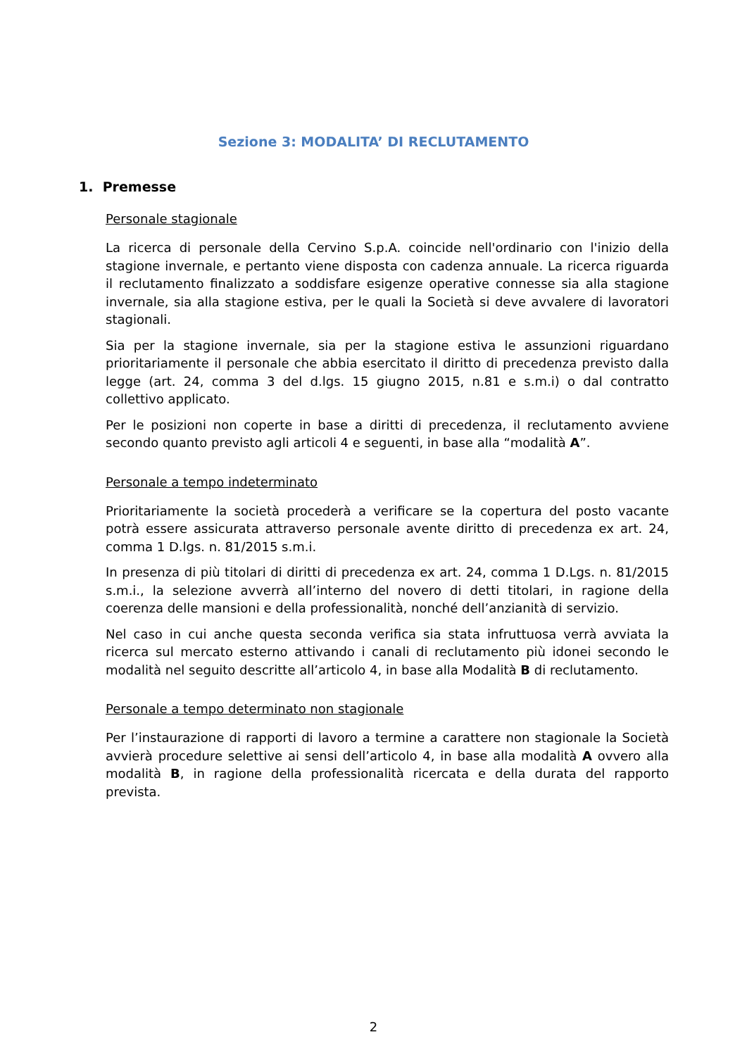Sezione 3: MODALITA’ DI RECLUTAMENTO
1. Premesse
Personale stagionale
La ricerca di personale della Cervino S.p.A. coincide nell'ordinario con l'inizio della stagione invernale, e pertanto viene disposta con cadenza annuale. La ricerca riguarda il reclutamento finalizzato a soddisfare esigenze operative connesse sia alla stagione invernale, sia alla stagione estiva, per le quali la Società si deve avvalere di lavoratori stagionali.
Sia per la stagione invernale, sia per la stagione estiva le assunzioni riguardano prioritariamente il personale che abbia esercitato il diritto di precedenza previsto dalla legge (art. 24, comma 3 del d.lgs. 15 giugno 2015, n.81 e s.m.i) o dal contratto collettivo applicato.
Per le posizioni non coperte in base a diritti di precedenza, il reclutamento avviene secondo quanto previsto agli articoli 4 e seguenti, in base alla “modalità A”.
Personale a tempo indeterminato
Prioritariamente la società procederà a verificare se la copertura del posto vacante potrà essere assicurata attraverso personale avente diritto di precedenza ex art. 24, comma 1 D.lgs. n. 81/2015 s.m.i.
In presenza di più titolari di diritti di precedenza ex art. 24, comma 1 D.Lgs. n. 81/2015 s.m.i., la selezione avverrà all’interno del novero di detti titolari, in ragione della coerenza delle mansioni e della professionalità, nonché dell’anzianità di servizio.
Nel caso in cui anche questa seconda verifica sia stata infruttuosa verrà avviata la ricerca sul mercato esterno attivando i canali di reclutamento più idonei secondo le modalità nel seguito descritte all’articolo 4, in base alla Modalità B di reclutamento.
Personale a tempo determinato non stagionale
Per l’instaurazione di rapporti di lavoro a termine a carattere non stagionale la Società avvierà procedure selettive ai sensi dell’articolo 4, in base alla modalità A ovvero alla modalità B, in ragione della professionalità ricercata e della durata del rapporto prevista.
2